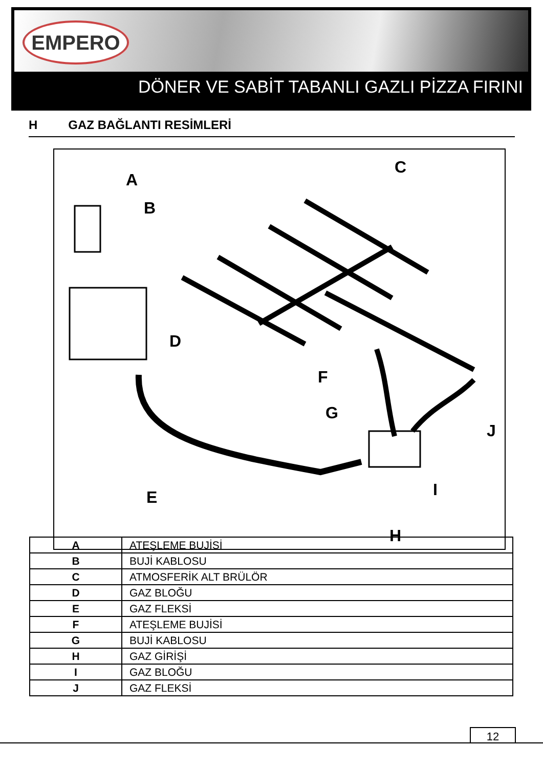EMPERO
DÖNER VE SABİT TABANLI GAZLI PİZZA FIRINI
H GAZ BAĞLANTI RESİMLERİ
A
B
C
D
E
F
G
H
I
J
| A | ATEŞLEME BUJİSİ |
| B | BUJİ KABLOSU |
| C | ATMOSFERİK ALT BRÜLÖR |
| D | GAZ BLOĞU |
| E | GAZ FLEKSİ |
| F | ATEŞLEME BUJİSİ |
| G | BUJİ KABLOSU |
| H | GAZ GİRİŞİ |
| I | GAZ BLOĞU |
| J | GAZ FLEKSİ |
12